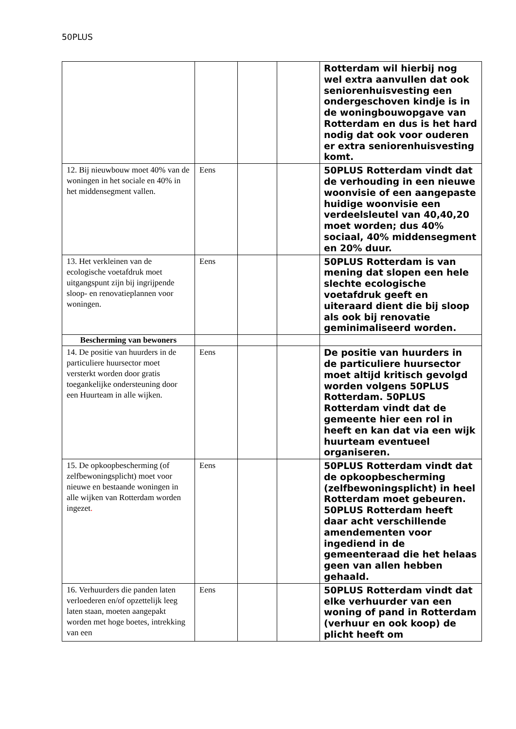50PLUS
| | | | | Rotterdam wil hierbij nog wel extra aanvullen dat ook seniorenhuisvesting een ondergeschoven kindje is in de woningbouwopgave van Rotterdam en dus is het hard nodig dat ook voor ouderen er extra seniorenhuisvesting komt. |
| 12. Bij nieuwbouw moet 40% van de woningen in het sociale en 40% in het middensegment vallen. | Eens | | | 50PLUS Rotterdam vindt dat de verhouding in een nieuwe woonvisie of een aangepaste huidige woonvisie een verdeelsleutel van 40,40,20 moet worden; dus 40% sociaal, 40% middensegment en 20% duur. |
| 13. Het verkleinen van de ecologische voetafdruk moet uitgangspunt zijn bij ingrijpende sloop- en renovatieplannen voor woningen. | Eens | | | 50PLUS Rotterdam is van mening dat slopen een hele slechte ecologische voetafdruk geeft en uiteraard dient die bij sloop als ook bij renovatie geminimaliseerd worden. |
| Bescherming van bewoners | | | | |
| 14. De positie van huurders in de particuliere huursector moet versterkt worden door gratis toegankelijke ondersteuning door een Huurteam in alle wijken. | Eens | | | De positie van huurders in de particuliere huursector moet altijd kritisch gevolgd worden volgens 50PLUS Rotterdam. 50PLUS Rotterdam vindt dat de gemeente hier een rol in heeft en kan dat via een wijk huurteam eventueel organiseren. |
| 15. De opkoopbescherming (of zelfbewoningsplicht) moet voor nieuwe en bestaande woningen in alle wijken van Rotterdam worden ingezet . | Eens | | | 50PLUS Rotterdam vindt dat de opkoopbescherming (zelfbewoningsplicht) in heel Rotterdam moet gebeuren. 50PLUS Rotterdam heeft daar acht verschillende amendementen voor ingediend in de gemeenteraad die het helaas geen van allen hebben gehaald. |
| 16. Verhuurders die panden laten verloederen en/of opzettelijk leeg laten staan, moeten aangepakt worden met hoge boetes, intrekking van een | Eens | | | 50PLUS Rotterdam vindt dat elke verhuurder van een woning of pand in Rotterdam (verhuur en ook koop) de plicht heeft om |